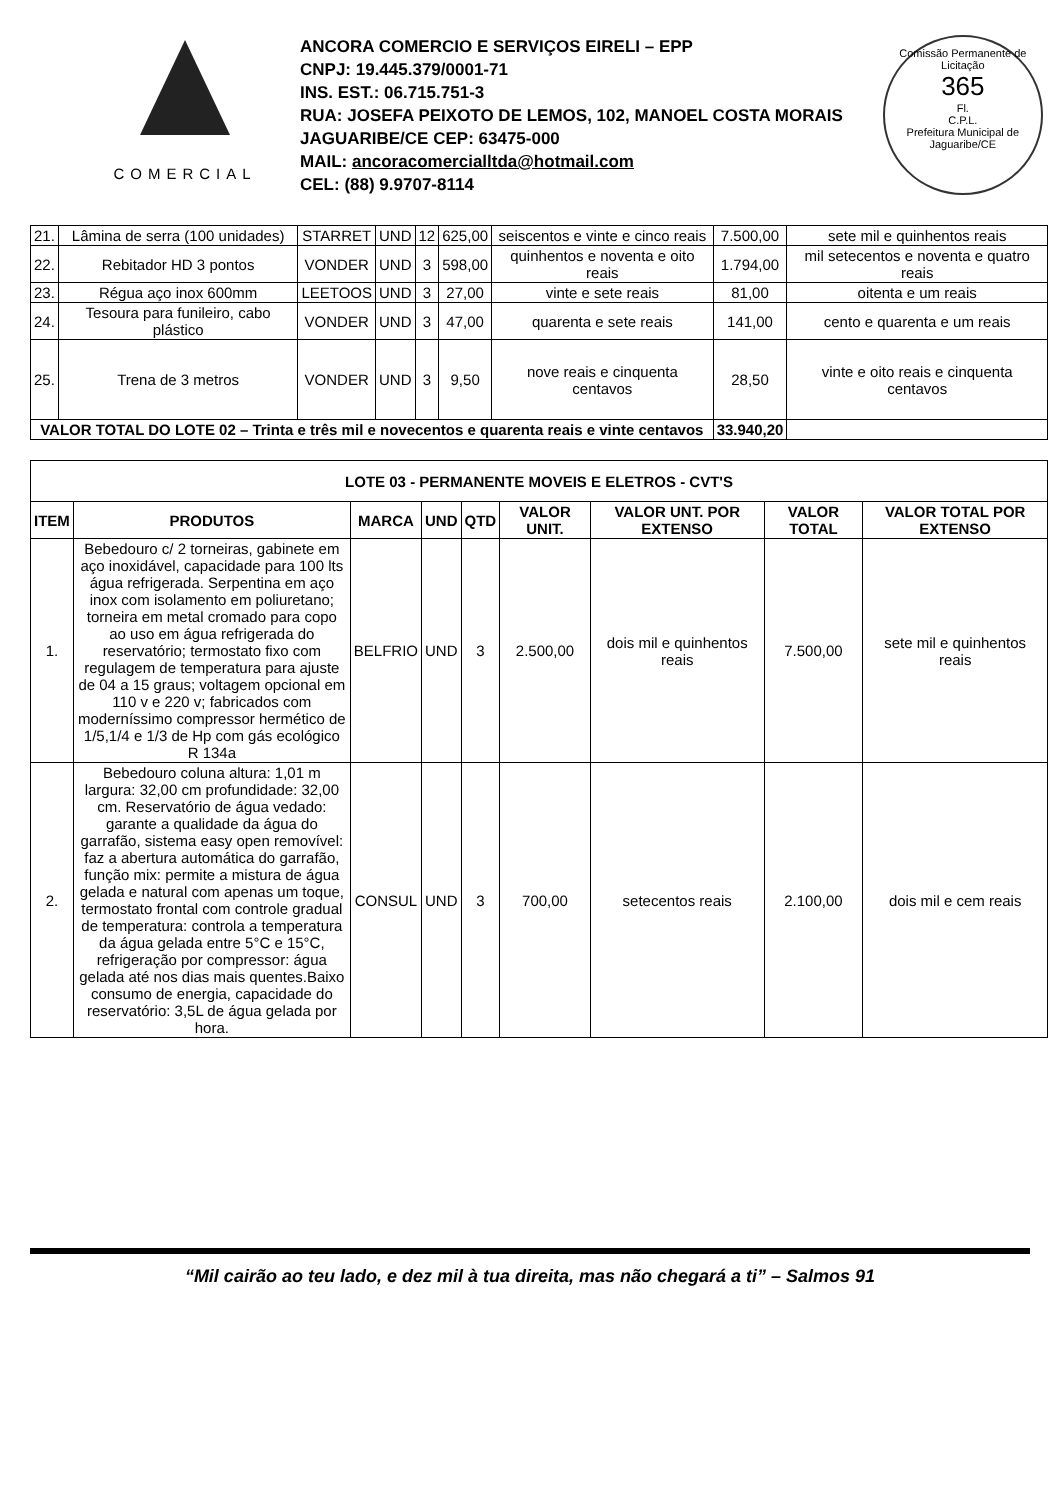COMERCIAL
ANCORA COMERCIO E SERVIÇOS EIRELI – EPP
CNPJ: 19.445.379/0001-71
INS. EST.: 06.715.751-3
RUA: JOSEFA PEIXOTO DE LEMOS, 102, MANOEL COSTA MORAIS
JAGUARIBE/CE CEP: 63475-000
MAIL: ancoracomercialltda@hotmail.com
CEL: (88) 9.9707-8114
Comissão Permanente de Licitação
365
Fl.
C.P.L.
Prefeitura Municipal de Jaguaribe/CE
| 21. | Lâmina de serra (100 unidades) | STARRET | UND | 12 | 625,00 | seiscentos e vinte e cinco reais | 7.500,00 | sete mil e quinhentos reais |
| 22. | Rebitador HD 3 pontos | VONDER | UND | 3 | 598,00 | quinhentos e noventa e oito reais | 1.794,00 | mil setecentos e noventa e quatro reais |
| 23. | Régua aço inox 600mm | LEETOOS | UND | 3 | 27,00 | vinte e sete reais | 81,00 | oitenta e um reais |
| 24. | Tesoura para funileiro, cabo plástico | VONDER | UND | 3 | 47,00 | quarenta e sete reais | 141,00 | cento e quarenta e um reais |
| 25. | Trena de 3 metros | VONDER | UND | 3 | 9,50 | nove reais e cinquenta centavos | 28,50 | vinte e oito reais e cinquenta centavos |
| VALOR TOTAL DO LOTE 02 – Trinta e três mil e novecentos e quarenta reais e vinte centavos | | | | | | | 33.940,20 | |
| LOTE 03 - PERMANENTE MOVEIS E ELETROS - CVT'S | | | | | | | | |
| --- | --- | --- | --- | --- | --- | --- | --- | --- |
| ITEM | PRODUTOS | MARCA | UND | QTD | VALOR UNIT. | VALOR UNT. POR EXTENSO | VALOR TOTAL | VALOR TOTAL POR EXTENSO |
| 1. | Bebedouro c/ 2 torneiras, gabinete em aço inoxidável, capacidade para 100 lts água refrigerada. Serpentina em aço inox com isolamento em poliuretano; torneira em metal cromado para copo ao uso em água refrigerada do reservatório; termostato fixo com regulagem de temperatura para ajuste de 04 a 15 graus; voltagem opcional em 110 v e 220 v; fabricados com moderníssimo compressor hermético de 1/5,1/4 e 1/3 de Hp com gás ecológico R 134a | BELFRIO | UND | 3 | 2.500,00 | dois mil e quinhentos reais | 7.500,00 | sete mil e quinhentos reais |
| 2. | Bebedouro coluna altura: 1,01 m largura: 32,00 cm profundidade: 32,00 cm. Reservatório de água vedado: garante a qualidade da água do garrafão, sistema easy open removível: faz a abertura automática do garrafão, função mix: permite a mistura de água gelada e natural com apenas um toque, termostato frontal com controle gradual de temperatura: controla a temperatura da água gelada entre 5°C e 15°C, refrigeração por compressor: água gelada até nos dias mais quentes.Baixo consumo de energia, capacidade do reservatório: 3,5L de água gelada por hora. | CONSUL | UND | 3 | 700,00 | setecentos reais | 2.100,00 | dois mil e cem reais |
“Mil cairão ao teu lado, e dez mil à tua direita, mas não chegará a ti” – Salmos 91